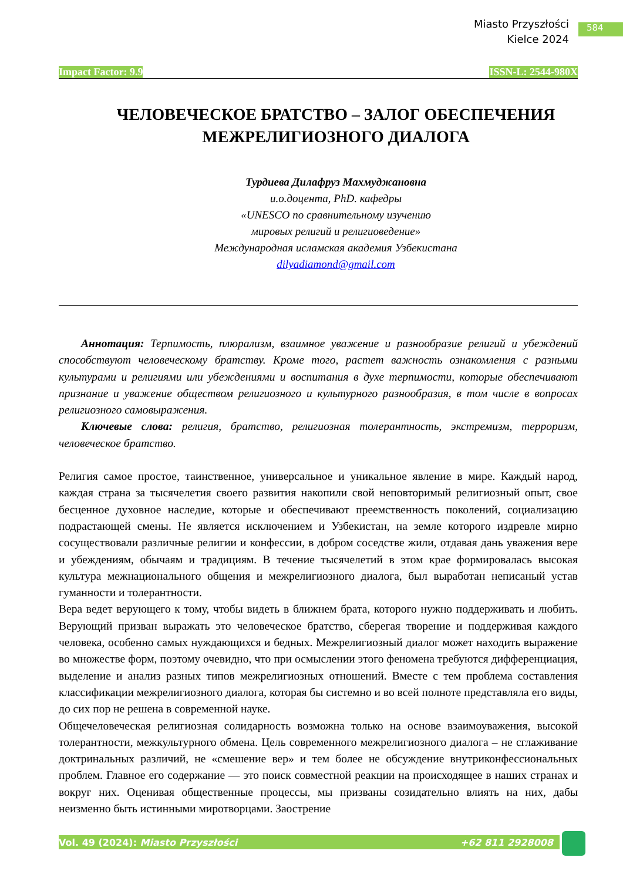Miasto Przyszłości
Kielce 2024
584
Impact Factor: 9.9 ISSN-L: 2544-980X
ЧЕЛОВЕЧЕСКОЕ БРАТСТВО – ЗАЛОГ ОБЕСПЕЧЕНИЯ МЕЖРЕЛИГИОЗНОГО ДИАЛОГА
Турдиева Дилафруз Махмуджановна
и.о.доцента, PhD. кафедры
«UNESCO по сравнительному изучению
мировых религий и религиоведение»
Международная исламская академия Узбекистана
dilyadiamond@gmail.com
Аннотация: Терпимость, плюрализм, взаимное уважение и разнообразие религий и убеждений способствуют человеческому братству. Кроме того, растет важность ознакомления с разными культурами и религиями или убеждениями и воспитания в духе терпимости, которые обеспечивают признание и уважение обществом религиозного и культурного разнообразия, в том числе в вопросах религиозного самовыражения.
Ключевые слова: религия, братство, религиозная толерантность, экстремизм, терроризм, человеческое братство.
Религия самое простое, таинственное, универсальное и уникальное явление в мире. Каждый народ, каждая страна за тысячелетия своего развития накопили свой неповторимый религиозный опыт, свое бесценное духовное наследие, которые и обеспечивают преемственность поколений, социализацию подрастающей смены. Не является исключением и Узбекистан, на земле которого издревле мирно сосуществовали различные религии и конфессии, в добром соседстве жили, отдавая дань уважения вере и убеждениям, обычаям и традициям. В течение тысячелетий в этом крае формировалась высокая культура межнационального общения и межрелигиозного диалога, был выработан неписаный устав гуманности и толерантности.
Вера ведет верующего к тому, чтобы видеть в ближнем брата, которого нужно поддерживать и любить. Верующий призван выражать это человеческое братство, сберегая творение и поддерживая каждого человека, особенно самых нуждающихся и бедных. Межрелигиозный диалог может находить выражение во множестве форм, поэтому очевидно, что при осмыслении этого феномена требуются дифференциация, выделение и анализ разных типов межрелигиозных отношений. Вместе с тем проблема составления классификации межрелигиозного диалога, которая бы системно и во всей полноте представляла его виды, до сих пор не решена в современной науке.
Общечеловеческая религиозная солидарность возможна только на основе взаимоуважения, высокой толерантности, межкультурного обмена. Цель современного межрелигиозного диалога – не сглаживание доктринальных различий, не «смешение вер» и тем более не обсуждение внутриконфессиональных проблем. Главное его содержание — это поиск совместной реакции на происходящее в наших странах и вокруг них. Оценивая общественные процессы, мы призваны созидательно влиять на них, дабы неизменно быть истинными миротворцами. Заостре­ние
Vol. 49 (2024): Miasto Przyszłości +62 811 2928008